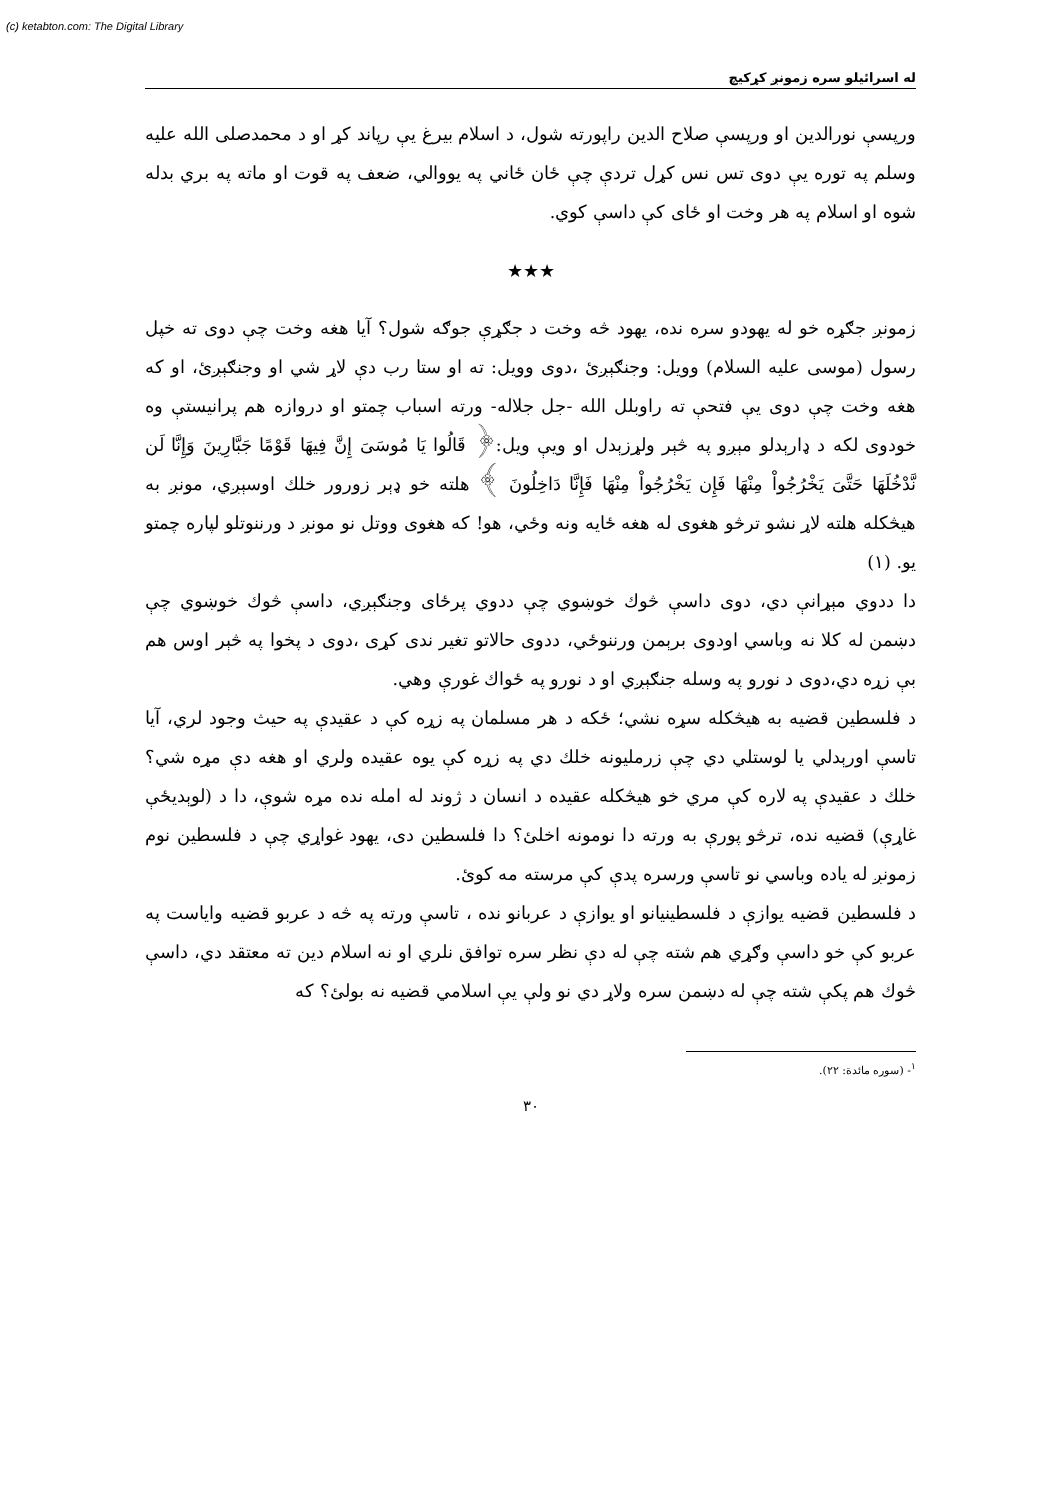(c) ketabton.com: The Digital Library
له اسرائيلو سره زمونږ کړکيچ
ورپسې نورالدين او ورپسې صلاح الدين راپورته شول، د اسلام بيرغ يې رپاند کړ او د محمدصلی الله عليه وسلم په توره يې دوی تس نس کړل تردې چې ځان ځاني په يووالي، ضعف په قوت او ماته په بري بدله شوه او اسلام په هر وخت او ځای کې داسې کوي.
★★★
زمونږ جګړه خو له يهودو سره نده، يهود څه وخت د جګړې جوګه شول؟ آيا هغه وخت چې دوی ته خپل رسول (موسی عليه السلام) وويل: وجنګېږئ ،دوی وويل: ته او ستا رب دې لاړ شي او وجنګېږئ، او که هغه وخت چې دوی يې فتحې ته راوبلل الله -جل جلاله- ورته اسباب چمتو او دروازه هم پرانيستې وه خودوی لکه د ډارېدلو مېږو په څېر ولړزېدل او ويې ويل:﴿ قَالُوا يَا مُوسَىَ إِنَّ فِيهَا قَوْمًا جَبَّارِينَ وَإِنَّا لَن نَّدْخُلَهَا حَتَّىَ يَخْرُجُواْ مِنْهَا فَإِن يَخْرُجُواْ مِنْهَا فَإِنَّا دَاخِلُونَ ﴾ هلته خو ډېر زورور خلك اوسېږي، مونږ به هيڅکله هلته لاړ نشو ترڅو هغوی له هغه ځايه ونه وځي، هو! که هغوی ووتل نو مونږ د ورننوتلو لپاره چمتو يو. (١)
دا ددوي مېړانې دي، دوی داسې څوك خوښوي چې ددوي پرځای وجنګېږي، داسې څوك خوښوي چې دښمن له کلا نه وباسي اودوی برېمن ورننوځي، ددوی حالاتو تغير ندی کړی ،دوی د پخوا په څېر اوس هم بې زړه دي،دوی د نورو په وسله جنګېږي او د نورو په ځواك غورې وهي.
د فلسطين قضيه به هيڅکله سړه نشي؛ ځکه د هر مسلمان په زړه کې د عقيدې په حيث وجود لري، آيا تاسې اورېدلي يا لوستلي دي چې زرمليونه خلك دي په زړه کې يوه عقيده ولري او هغه دې مړه شي؟ خلك د عقيدې په لاره کې مري خو هيڅکله عقيده د انسان د ژوند له امله نده مړه شوې، دا د (لوېديځې غاړې) قضيه نده، ترڅو پورې به ورته دا نومونه اخلئ؟ دا فلسطين دی، يهود غواړي چې د فلسطين نوم زمونږ له ياده وباسي نو تاسې ورسره پدې کې مرسته مه کوئ.
د فلسطين قضيه يوازې د فلسطينيانو او يوازې د عربانو نده ، تاسې ورته په څه د عربو قضيه واياست په عربو کې خو داسې وګړي هم شته چې له دې نظر سره توافق نلري او نه اسلام دين ته معتقد دي، داسې څوك هم پکې شته چې له دښمن سره ولاړ دي نو ولې يې اسلامي قضيه نه بولئ؟ که
<sup>١</sup>- (سوره مائدة: ٢٢).
٣٠